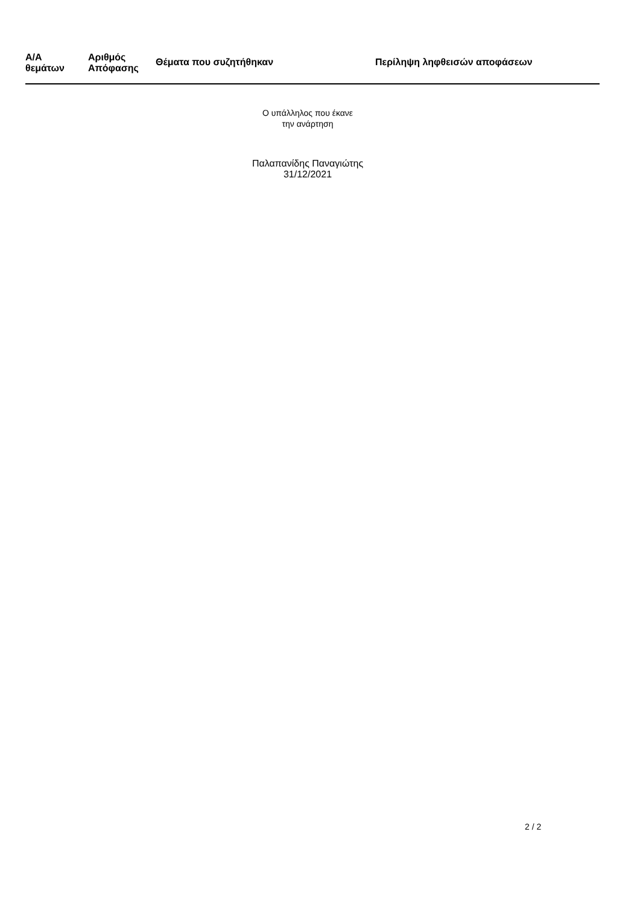| Α/Α θεμάτων | Αριθμός Απόφασης | Θέματα που συζητήθηκαν | Περίληψη ληφθεισών αποφάσεων |
| --- | --- | --- | --- |
Ο υπάλληλος που έκανε
την ανάρτηση
Παλαπανίδης Παναγιώτης
31/12/2021
2 / 2